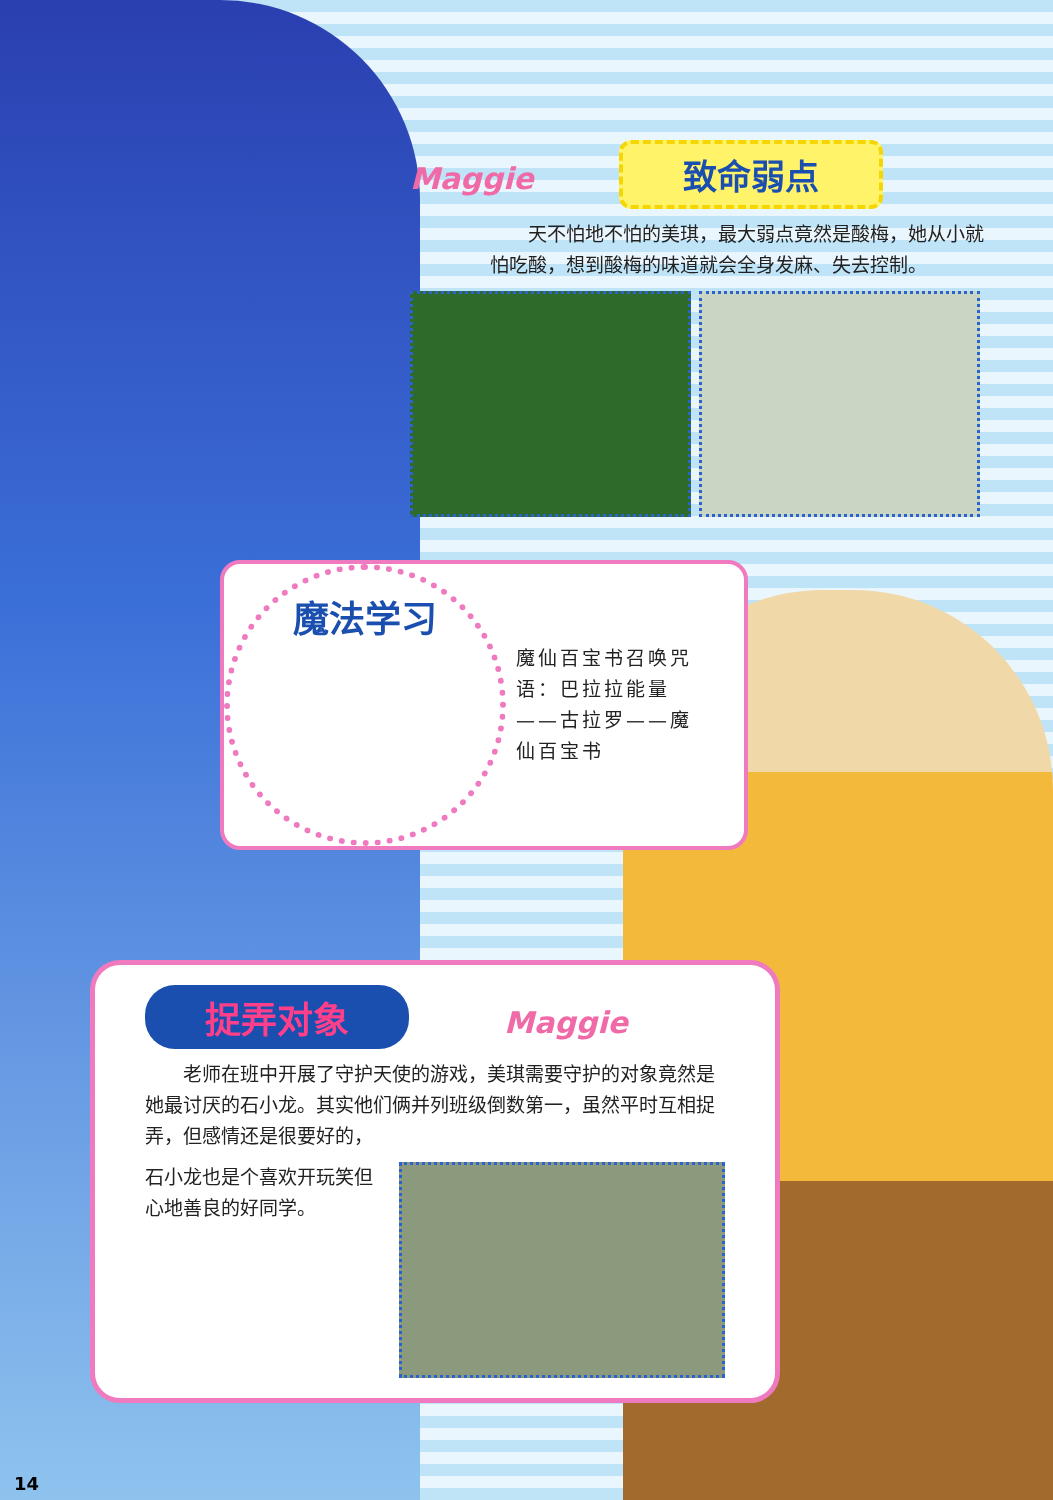Maggie 致命弱点
天不怕地不怕的美琪，最大弱点竟然是酸梅，她从小就怕吃酸，想到酸梅的味道就会全身发麻、失去控制。
魔法学习
魔仙百宝书召唤咒语：巴拉拉能量——古拉罗——魔仙百宝书
捉弄对象 Maggie
老师在班中开展了守护天使的游戏，美琪需要守护的对象竟然是她最讨厌的石小龙。其实他们俩并列班级倒数第一，虽然平时互相捉弄，但感情还是很要好的，
石小龙也是个喜欢开玩笑但心地善良的好同学。
14